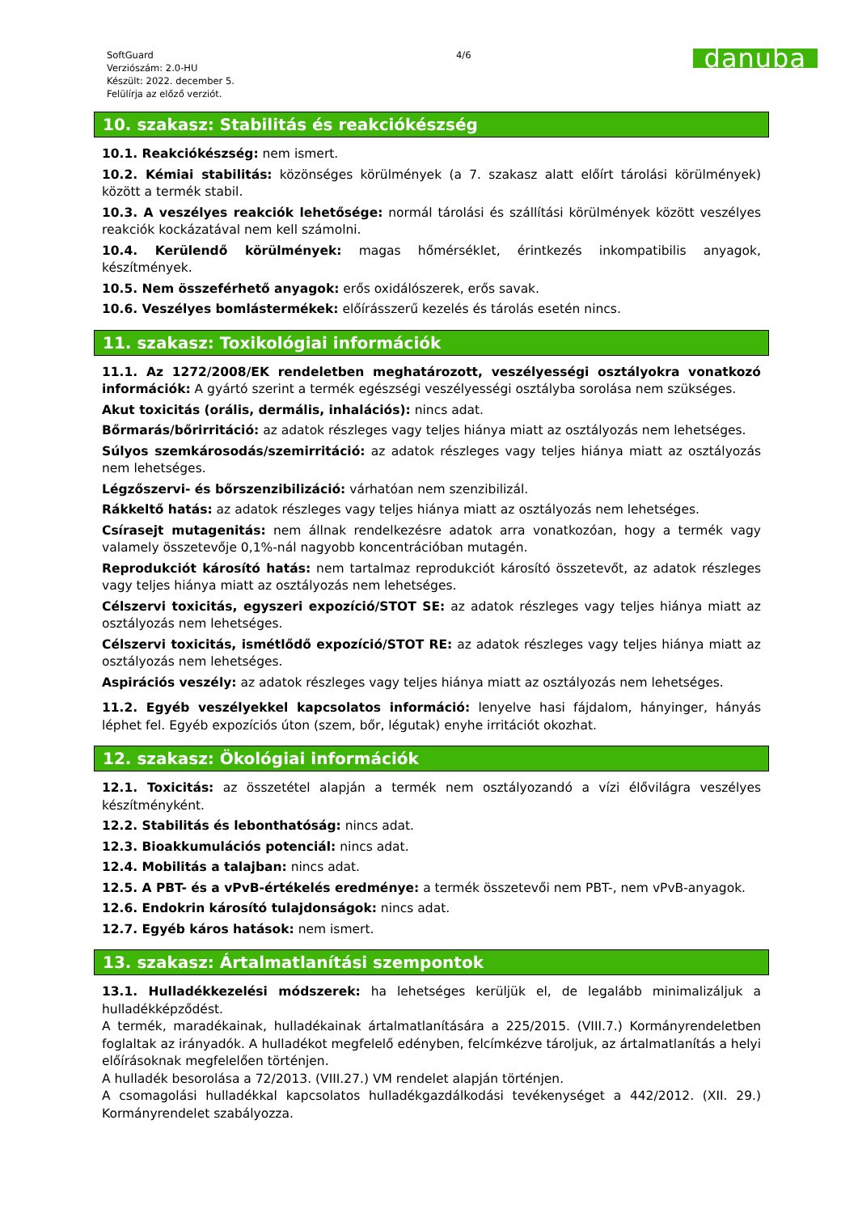SoftGuard
Verziószám: 2.0-HU
Készült: 2022. december 5.
Felülírja az előző verziót.
4/6
danuba
10. szakasz: Stabilitás és reakciókészség
10.1. Reakciókészség: nem ismert.
10.2. Kémiai stabilitás: közönséges körülmények (a 7. szakasz alatt előírt tárolási körülmények) között a termék stabil.
10.3. A veszélyes reakciók lehetősége: normál tárolási és szállítási körülmények között veszélyes reakciók kockázatával nem kell számolni.
10.4. Kerülendő körülmények: magas hőmérséklet, érintkezés inkompatibilis anyagok, készítmények.
10.5. Nem összeférhető anyagok: erős oxidálószerek, erős savak.
10.6. Veszélyes bomlástermékek: előírásszerű kezelés és tárolás esetén nincs.
11. szakasz: Toxikológiai információk
11.1. Az 1272/2008/EK rendeletben meghatározott, veszélyességi osztályokra vonatkozó információk: A gyártó szerint a termék egészségi veszélyességi osztályba sorolása nem szükséges.
Akut toxicitás (orális, dermális, inhalációs): nincs adat.
Bőrmarás/bőrirritáció: az adatok részleges vagy teljes hiánya miatt az osztályozás nem lehetséges.
Súlyos szemkárosodás/szemirritáció: az adatok részleges vagy teljes hiánya miatt az osztályozás nem lehetséges.
Légzőszervi- és bőrszenzibilizáció: várhatóan nem szenzibilizál.
Rákkeltő hatás: az adatok részleges vagy teljes hiánya miatt az osztályozás nem lehetséges.
Csírasejt mutagenitás: nem állnak rendelkezésre adatok arra vonatkozóan, hogy a termék vagy valamely összetevője 0,1%-nál nagyobb koncentrációban mutagén.
Reprodukciót károsító hatás: nem tartalmaz reprodukciót károsító összetevőt, az adatok részleges vagy teljes hiánya miatt az osztályozás nem lehetséges.
Célszervi toxicitás, egyszeri expozíció/STOT SE: az adatok részleges vagy teljes hiánya miatt az osztályozás nem lehetséges.
Célszervi toxicitás, ismétlődő expozíció/STOT RE: az adatok részleges vagy teljes hiánya miatt az osztályozás nem lehetséges.
Aspirációs veszély: az adatok részleges vagy teljes hiánya miatt az osztályozás nem lehetséges.
11.2. Egyéb veszélyekkel kapcsolatos információ: lenyelve hasi fájdalom, hányinger, hányás léphet fel. Egyéb expozíciós úton (szem, bőr, légutak) enyhe irritációt okozhat.
12. szakasz: Ökológiai információk
12.1. Toxicitás: az összetétel alapján a termék nem osztályozandó a vízi élővilágra veszélyes készítményként.
12.2. Stabilitás és lebonthatóság: nincs adat.
12.3. Bioakkumulációs potenciál: nincs adat.
12.4. Mobilitás a talajban: nincs adat.
12.5. A PBT- és a vPvB-értékelés eredménye: a termék összetevői nem PBT-, nem vPvB-anyagok.
12.6. Endokrin károsító tulajdonságok: nincs adat.
12.7. Egyéb káros hatások: nem ismert.
13. szakasz: Ártalmatlanítási szempontok
13.1. Hulladékkezelési módszerek: ha lehetséges kerüljük el, de legalább minimalizáljuk a hulladékképződést.
A termék, maradékainak, hulladékainak ártalmatlanítására a 225/2015. (VIII.7.) Kormányrendeletben foglaltak az irányadók. A hulladékot megfelelő edényben, felcímkézve tároljuk, az ártalmatlanítás a helyi előírásoknak megfelelően történjen.
A hulladék besorolása a 72/2013. (VIII.27.) VM rendelet alapján történjen.
A csomagolási hulladékkal kapcsolatos hulladékgazdálkodási tevékenységet a 442/2012. (XII. 29.) Kormányrendelet szabályozza.